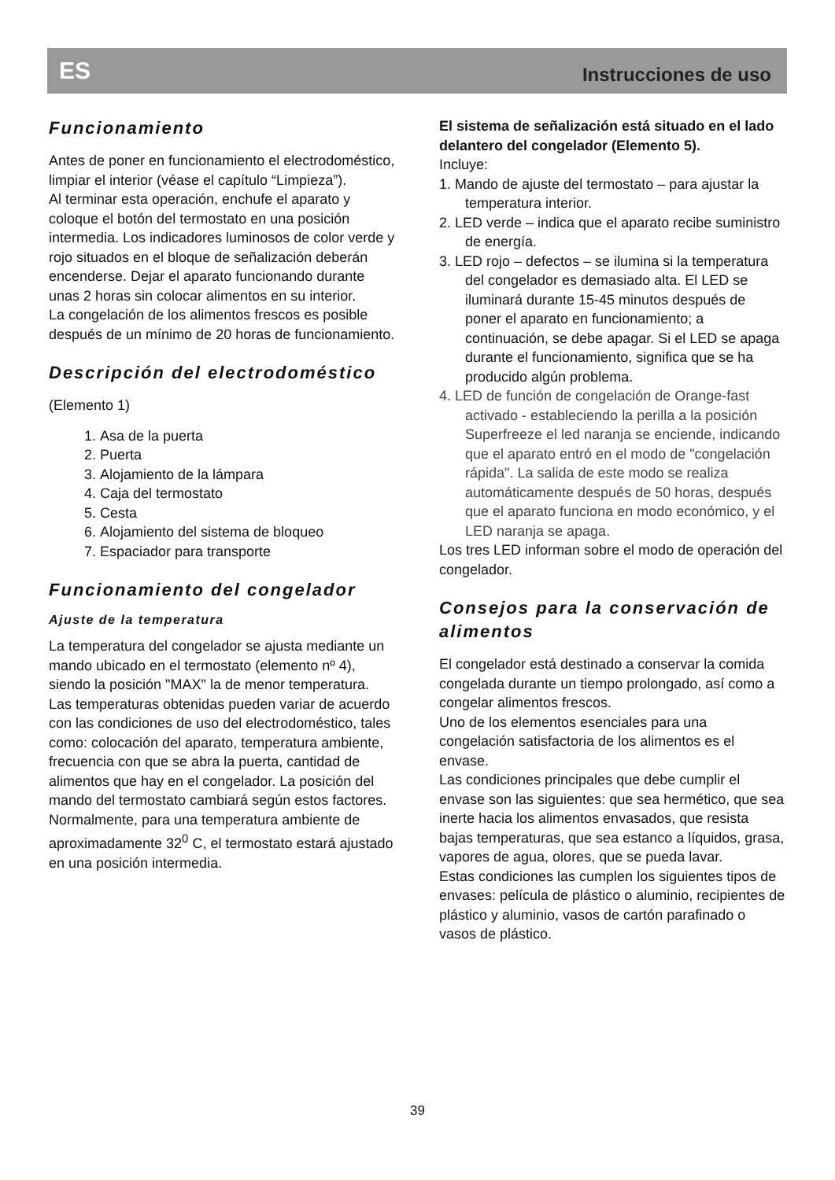ES Instrucciones de uso
Funcionamiento
Antes de poner en funcionamiento el electrodoméstico, limpiar el interior (véase el capítulo “Limpieza”).
Al terminar esta operación, enchufe el aparato y coloque el botón del termostato en una posición intermedia. Los indicadores luminosos de color verde y rojo situados en el bloque de señalización deberán encenderse. Dejar el aparato funcionando durante unas 2 horas sin colocar alimentos en su interior.
La congelación de los alimentos frescos es posible después de un mínimo de 20 horas de funcionamiento.
Descripción del electrodoméstico
(Elemento 1)
1. Asa de la puerta
2. Puerta
3. Alojamiento de la lámpara
4. Caja del termostato
5. Cesta
6. Alojamiento del sistema de bloqueo
7. Espaciador para transporte
Funcionamiento del congelador
Ajuste de la temperatura
La temperatura del congelador se ajusta mediante un mando ubicado en el termostato (elemento nº 4), siendo la posición "MAX" la de menor temperatura.
Las temperaturas obtenidas pueden variar de acuerdo con las condiciones de uso del electrodoméstico, tales como: colocación del aparato, temperatura ambiente, frecuencia con que se abra la puerta, cantidad de alimentos que hay en el congelador. La posición del mando del termostato cambiará según estos factores. Normalmente, para una temperatura ambiente de aproximadamente 32<sup>0</sup> C, el termostato estará ajustado en una posición intermedia.
El sistema de señalización está situado en el lado delantero del congelador (Elemento 5).
Incluye:
1. Mando de ajuste del termostato – para ajustar la temperatura interior.
2. LED verde – indica que el aparato recibe suministro de energía.
3. LED rojo – defectos – se ilumina si la temperatura del congelador es demasiado alta. El LED se iluminará durante 15-45 minutos después de poner el aparato en funcionamiento; a continuación, se debe apagar. Si el LED se apaga durante el funcionamiento, significa que se ha producido algún problema.
4. LED de función de congelación de Orange-fast activado - estableciendo la perilla a la posición Superfreeze el led naranja se enciende, indicando que el aparato entró en el modo de "congelación rápida". La salida de este modo se realiza automáticamente después de 50 horas, después que el aparato funciona en modo económico, y el LED naranja se apaga.
Los tres LED informan sobre el modo de operación del congelador.
Consejos para la conservación de alimentos
El congelador está destinado a conservar la comida congelada durante un tiempo prolongado, así como a congelar alimentos frescos.
Uno de los elementos esenciales para una congelación satisfactoria de los alimentos es el envase.
Las condiciones principales que debe cumplir el envase son las siguientes: que sea hermético, que sea inerte hacia los alimentos envasados, que resista bajas temperaturas, que sea estanco a líquidos, grasa, vapores de agua, olores, que se pueda lavar.
Estas condiciones las cumplen los siguientes tipos de envases: película de plástico o aluminio, recipientes de plástico y aluminio, vasos de cartón parafinado o vasos de plástico.
39